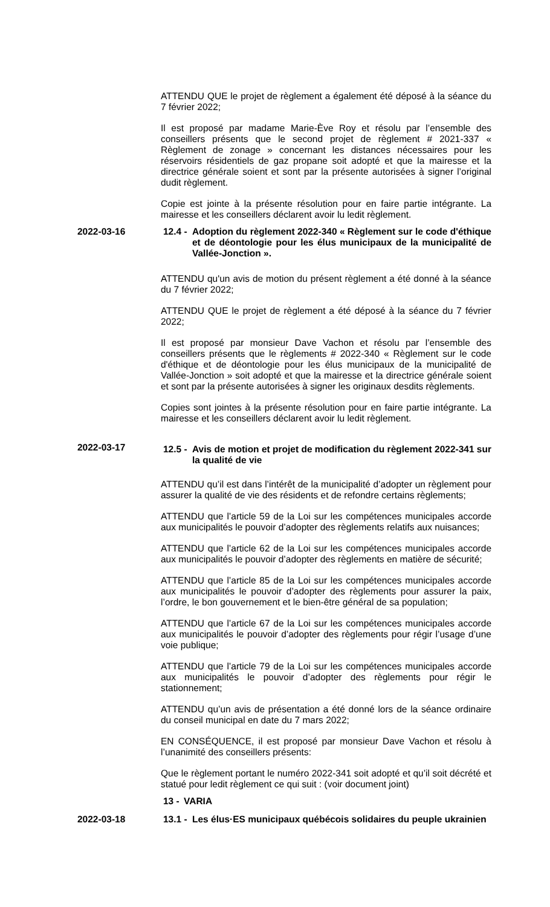ATTENDU QUE le projet de règlement a également été déposé à la séance du 7 février 2022;
Il est proposé par madame Marie-Ève Roy et résolu par l’ensemble des conseillers présents que le second projet de règlement # 2021-337 « Règlement de zonage » concernant les distances nécessaires pour les réservoirs résidentiels de gaz propane soit adopté et que la mairesse et la directrice générale soient et sont par la présente autorisées à signer l’original dudit règlement.
Copie est jointe à la présente résolution pour en faire partie intégrante. La mairesse et les conseillers déclarent avoir lu ledit règlement.
2022-03-16 12.4 - Adoption du règlement 2022-340 « Règlement sur le code d'éthique et de déontologie pour les élus municipaux de la municipalité de Vallée-Jonction ».
ATTENDU qu'un avis de motion du présent règlement a été donné à la séance du 7 février 2022;
ATTENDU QUE le projet de règlement a été déposé à la séance du 7 février 2022;
Il est proposé par monsieur Dave Vachon et résolu par l’ensemble des conseillers présents que le règlements # 2022-340 « Règlement sur le code d'éthique et de déontologie pour les élus municipaux de la municipalité de Vallée-Jonction » soit adopté et que la mairesse et la directrice générale soient et sont par la présente autorisées à signer les originaux desdits règlements.
Copies sont jointes à la présente résolution pour en faire partie intégrante. La mairesse et les conseillers déclarent avoir lu ledit règlement.
2022-03-17
12.5 - Avis de motion et projet de modification du règlement 2022-341 sur la qualité de vie
ATTENDU qu’il est dans l’intérêt de la municipalité d’adopter un règlement pour assurer la qualité de vie des résidents et de refondre certains règlements;
ATTENDU que l’article 59 de la Loi sur les compétences municipales accorde aux municipalités le pouvoir d’adopter des règlements relatifs aux nuisances;
ATTENDU que l’article 62 de la Loi sur les compétences municipales accorde aux municipalités le pouvoir d’adopter des règlements en matière de sécurité;
ATTENDU que l’article 85 de la Loi sur les compétences municipales accorde aux municipalités le pouvoir d’adopter des règlements pour assurer la paix, l’ordre, le bon gouvernement et le bien-être général de sa population;
ATTENDU que l’article 67 de la Loi sur les compétences municipales accorde aux municipalités le pouvoir d’adopter des règlements pour régir l’usage d’une voie publique;
ATTENDU que l’article 79 de la Loi sur les compétences municipales accorde aux municipalités le pouvoir d’adopter des règlements pour régir le stationnement;
ATTENDU qu’un avis de présentation a été donné lors de la séance ordinaire du conseil municipal en date du 7 mars 2022;
EN CONSÉQUENCE, il est proposé par monsieur Dave Vachon et résolu à l’unanimité des conseillers présents:
Que le règlement portant le numéro 2022-341 soit adopté et qu’il soit décrété et statué pour ledit règlement ce qui suit : (voir document joint)
13 - VARIA
2022-03-18 13.1 - Les élus·ES municipaux québécois solidaires du peuple ukrainien